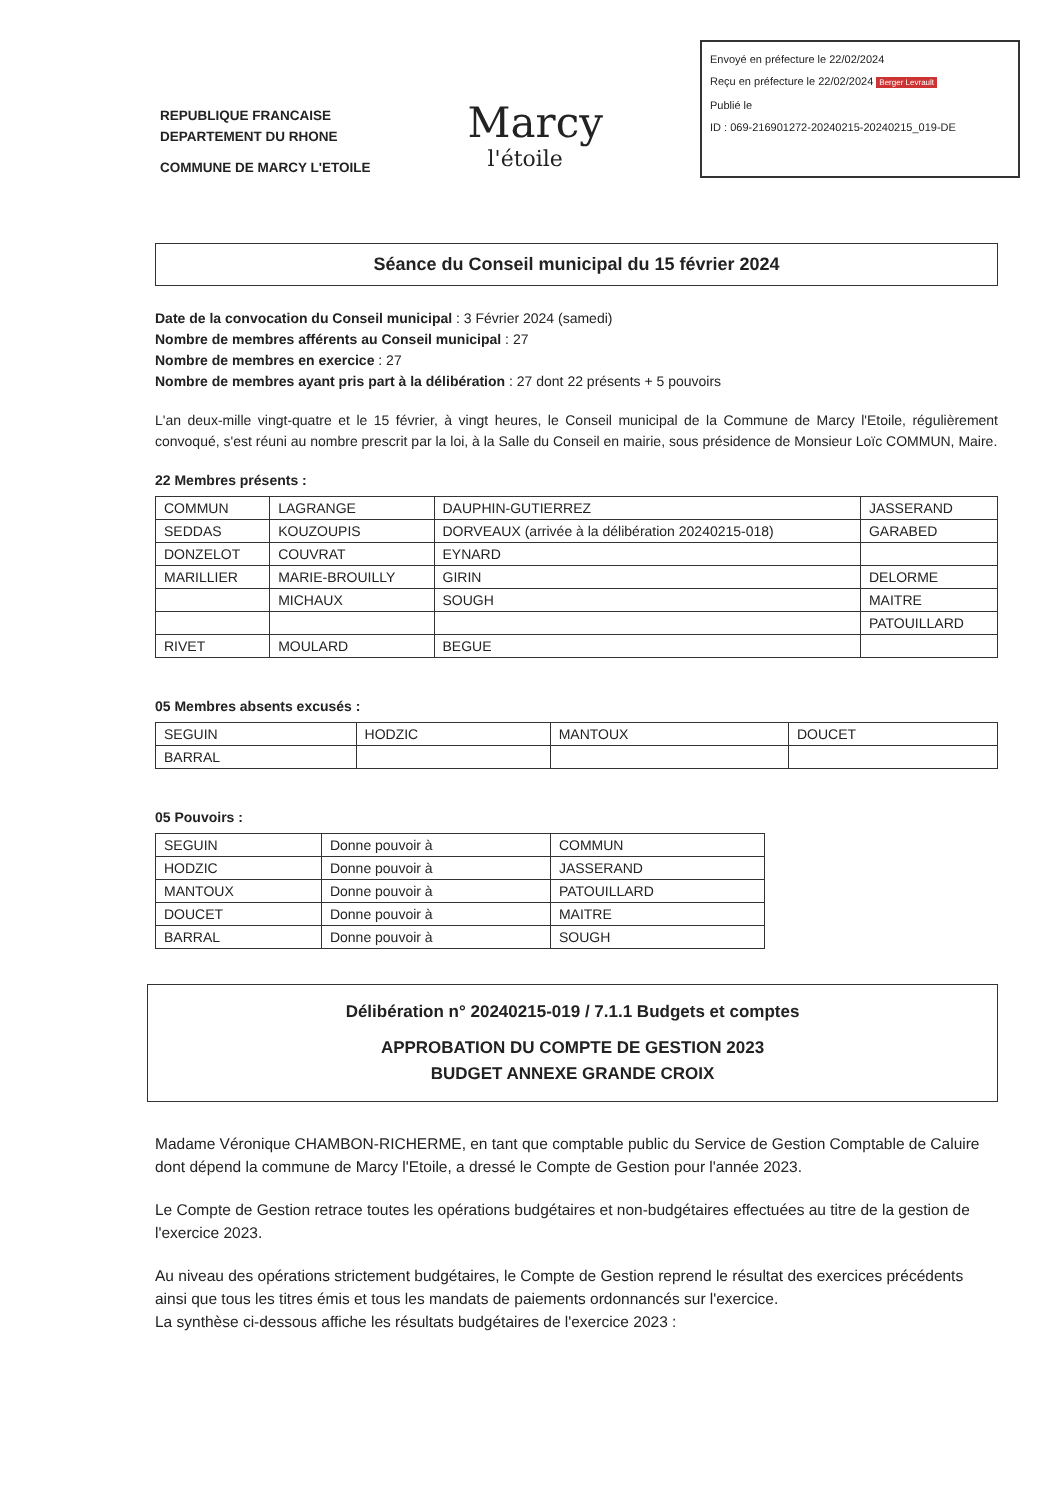REPUBLIQUE FRANCAISE
DEPARTEMENT DU RHONE
COMMUNE DE MARCY L'ETOILE
Marcy
l'étoile
Envoyé en préfecture le 22/02/2024
Reçu en préfecture le 22/02/2024 Berger Levrault
Publié le
ID : 069-216901272-20240215-20240215_019-DE
Séance du Conseil municipal du 15 février 2024
Date de la convocation du Conseil municipal : 3 Février 2024 (samedi)
Nombre de membres afférents au Conseil municipal : 27
Nombre de membres en exercice : 27
Nombre de membres ayant pris part à la délibération : 27 dont 22 présents + 5 pouvoirs
L'an deux-mille vingt-quatre et le 15 février, à vingt heures, le Conseil municipal de la Commune de Marcy l'Etoile, régulièrement convoqué, s'est réuni au nombre prescrit par la loi, à la Salle du Conseil en mairie, sous présidence de Monsieur Loïc COMMUN, Maire.
22 Membres présents :
| COMMUN | LAGRANGE | DAUPHIN-GUTIERREZ | JASSERAND |
| SEDDAS | KOUZOUPIS | DORVEAUX (arrivée à la délibération 20240215-018) | GARABED |
| DONZELOT | COUVRAT | EYNARD | |
| MARILLIER | MARIE-BROUILLY | GIRIN | DELORME |
| | MICHAUX | SOUGH | MAITRE |
| | | | PATOUILLARD |
| RIVET | MOULARD | BEGUE | |
05 Membres absents excusés :
| SEGUIN | HODZIC | MANTOUX | DOUCET |
| BARRAL | | | |
05 Pouvoirs :
| SEGUIN | Donne pouvoir à | COMMUN |
| HODZIC | Donne pouvoir à | JASSERAND |
| MANTOUX | Donne pouvoir à | PATOUILLARD |
| DOUCET | Donne pouvoir à | MAITRE |
| BARRAL | Donne pouvoir à | SOUGH |
Délibération n° 20240215-019 / 7.1.1 Budgets et comptes
APPROBATION DU COMPTE DE GESTION 2023
BUDGET ANNEXE GRANDE CROIX
Madame Véronique CHAMBON-RICHERME, en tant que comptable public du Service de Gestion Comptable de Caluire dont dépend la commune de Marcy l'Etoile, a dressé le Compte de Gestion pour l'année 2023.
Le Compte de Gestion retrace toutes les opérations budgétaires et non-budgétaires effectuées au titre de la gestion de l'exercice 2023.
Au niveau des opérations strictement budgétaires, le Compte de Gestion reprend le résultat des exercices précédents ainsi que tous les titres émis et tous les mandats de paiements ordonnancés sur l'exercice.
La synthèse ci-dessous affiche les résultats budgétaires de l'exercice 2023 :